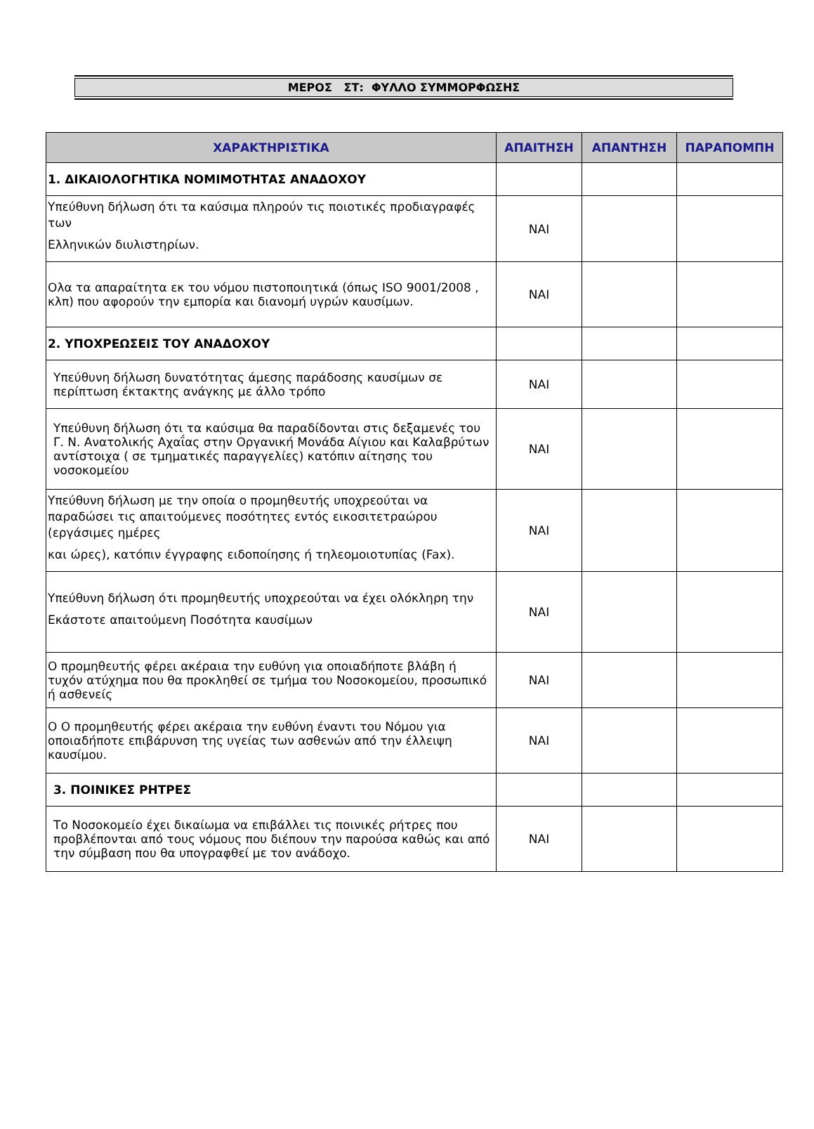ΜΕΡΟΣ ΣΤ: ΦΥΛΛΟ ΣΥΜΜΟΡΦΩΣΗΣ
| ΧΑΡΑΚΤΗΡΙΣΤΙΚΑ | ΑΠΑΙΤΗΣΗ | ΑΠΑΝΤΗΣΗ | ΠΑΡΑΠΟΜΠΗ |
| --- | --- | --- | --- |
| 1. ΔΙΚΑΙΟΛΟΓΗΤΙΚΑ ΝΟΜΙΜΟΤΗΤΑΣ ΑΝΑΔΟΧΟΥ | | | |
| Υπεύθυνη δήλωση ότι τα καύσιμα πληρούν τις ποιοτικές προδιαγραφές των Ελληνικών διυλιστηρίων. | ΝΑΙ | | |
| Ολα τα απαραίτητα εκ του νόμου πιστοποιητικά (όπως ISO 9001/2008 , κλπ) που αφορούν την εμπορία και διανομή υγρών καυσίμων. | ΝΑΙ | | |
| 2. ΥΠΟΧΡΕΩΣΕΙΣ ΤΟΥ ΑΝΑΔΟΧΟΥ | | | |
| Υπεύθυνη δήλωση δυνατότητας άμεσης παράδοσης καυσίμων σε περίπτωση έκτακτης ανάγκης με άλλο τρόπο | ΝΑΙ | | |
| Υπεύθυνη δήλωση ότι τα καύσιμα θα παραδίδονται στις δεξαμενές του Γ. Ν. Ανατολικής Αχαΐας στην Οργανική Μονάδα Αίγιου και Καλαβρύτων αντίστοιχα ( σε τμηματικές παραγγελίες) κατόπιν αίτησης του νοσοκομείου | ΝΑΙ | | |
| Υπεύθυνη δήλωση με την οποία ο προμηθευτής υποχρεούται να παραδώσει τις απαιτούμενες ποσότητες εντός εικοσιτετραώρου (εργάσιμες ημέρες και ώρες), κατόπιν έγγραφης ειδοποίησης ή τηλεομοιοτυπίας (Fax). | ΝΑΙ | | |
| Υπεύθυνη δήλωση ότι προμηθευτής υποχρεούται να έχει ολόκληρη την Εκάστοτε απαιτούμενη Ποσότητα καυσίμων | ΝΑΙ | | |
| Ο προμηθευτής φέρει ακέραια την ευθύνη για οποιαδήποτε βλάβη ή τυχόν ατύχημα που θα προκληθεί σε τμήμα του Νοσοκομείου, προσωπικό ή ασθενείς | ΝΑΙ | | |
| Ο Ο προμηθευτής φέρει ακέραια την ευθύνη έναντι του Νόμου για οποιαδήποτε επιβάρυνση της υγείας των ασθενών από την έλλειψη καυσίμου. | ΝΑΙ | | |
| 3. ΠΟΙΝΙΚΕΣ ΡΗΤΡΕΣ | | | |
| Το Νοσοκομείο έχει δικαίωμα να επιβάλλει τις ποινικές ρήτρες που προβλέπονται από τους νόμους που διέπουν την παρούσα καθώς και από την σύμβαση που θα υπογραφθεί με τον ανάδοχο. | ΝΑΙ | | |